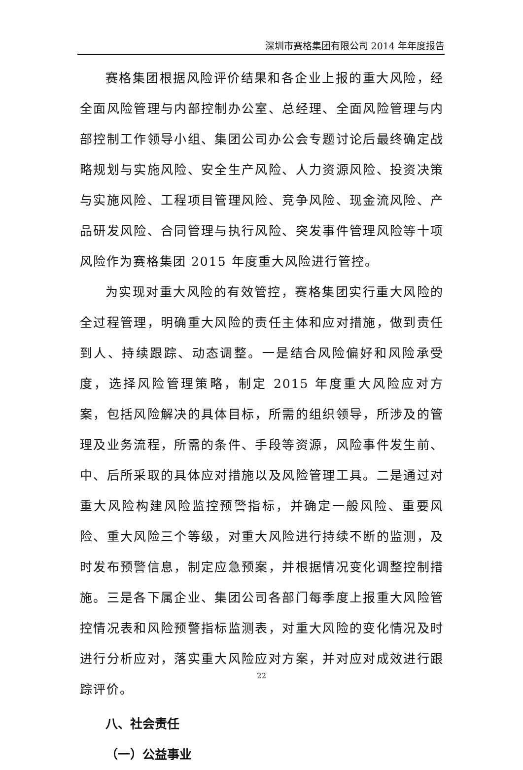深圳市赛格集团有限公司 2014 年年度报告
赛格集团根据风险评价结果和各企业上报的重大风险，经全面风险管理与内部控制办公室、总经理、全面风险管理与内部控制工作领导小组、集团公司办公会专题讨论后最终确定战略规划与实施风险、安全生产风险、人力资源风险、投资决策与实施风险、工程项目管理风险、竞争风险、现金流风险、产品研发风险、合同管理与执行风险、突发事件管理风险等十项风险作为赛格集团 2015 年度重大风险进行管控。
为实现对重大风险的有效管控，赛格集团实行重大风险的全过程管理，明确重大风险的责任主体和应对措施，做到责任到人、持续跟踪、动态调整。一是结合风险偏好和风险承受度，选择风险管理策略，制定 2015 年度重大风险应对方案，包括风险解决的具体目标，所需的组织领导，所涉及的管理及业务流程，所需的条件、手段等资源，风险事件发生前、中、后所采取的具体应对措施以及风险管理工具。二是通过对重大风险构建风险监控预警指标，并确定一般风险、重要风险、重大风险三个等级，对重大风险进行持续不断的监测，及时发布预警信息，制定应急预案，并根据情况变化调整控制措施。三是各下属企业、集团公司各部门每季度上报重大风险管控情况表和风险预警指标监测表，对重大风险的变化情况及时进行分析应对，落实重大风险应对方案，并对应对成效进行跟踪评价。
八、社会责任
（一）公益事业
22